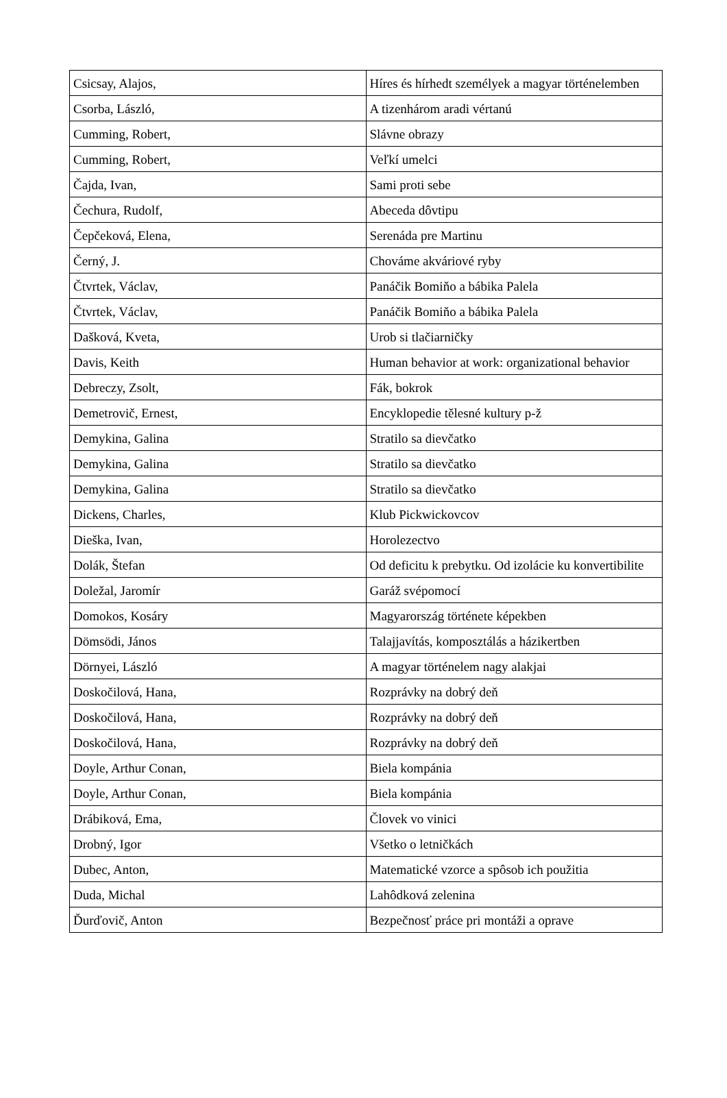| Csicsay, Alajos, | Híres és hírhedt személyek a magyar történelemben |
| Csorba, László, | A tizenhárom aradi vértanú |
| Cumming, Robert, | Slávne obrazy |
| Cumming, Robert, | Veľkí umelci |
| Čajda, Ivan, | Sami proti sebe |
| Čechura, Rudolf, | Abeceda dôvtipu |
| Čepčeková, Elena, | Serenáda pre Martinu |
| Černý, J. | Chováme akváriové ryby |
| Čtvrtek, Václav, | Panáčik Bomiňo a bábika Palela |
| Čtvrtek, Václav, | Panáčik Bomiňo a bábika Palela |
| Dašková, Kveta, | Urob si tlačiarničky |
| Davis, Keith | Human behavior at work: organizational behavior |
| Debreczy, Zsolt, | Fák, bokrok |
| Demetrovič, Ernest, | Encyklopedie tělesné kultury p-ž |
| Demykina, Galina | Stratilo sa dievčatko |
| Demykina, Galina | Stratilo sa dievčatko |
| Demykina, Galina | Stratilo sa dievčatko |
| Dickens, Charles, | Klub Pickwickovcov |
| Dieška, Ivan, | Horolezectvo |
| Dolák, Štefan | Od deficitu k prebytku. Od izolácie ku konvertibilite |
| Doležal, Jaromír | Garáž svépomocí |
| Domokos, Kosáry | Magyarország története képekben |
| Dömsödi, János | Talajjavítás, komposztálás a házikertben |
| Dörnyei, László | A magyar történelem nagy alakjai |
| Doskočilová, Hana, | Rozprávky na dobrý deň |
| Doskočilová, Hana, | Rozprávky na dobrý deň |
| Doskočilová, Hana, | Rozprávky na dobrý deň |
| Doyle, Arthur Conan, | Biela kompánia |
| Doyle, Arthur Conan, | Biela kompánia |
| Drábiková, Ema, | Človek vo vinici |
| Drobný, Igor | Všetko o letničkách |
| Dubec, Anton, | Matematické vzorce a spôsob ich použitia |
| Duda, Michal | Lahôdková zelenina |
| Ďurďovič, Anton | Bezpečnosť práce pri montáži a oprave |